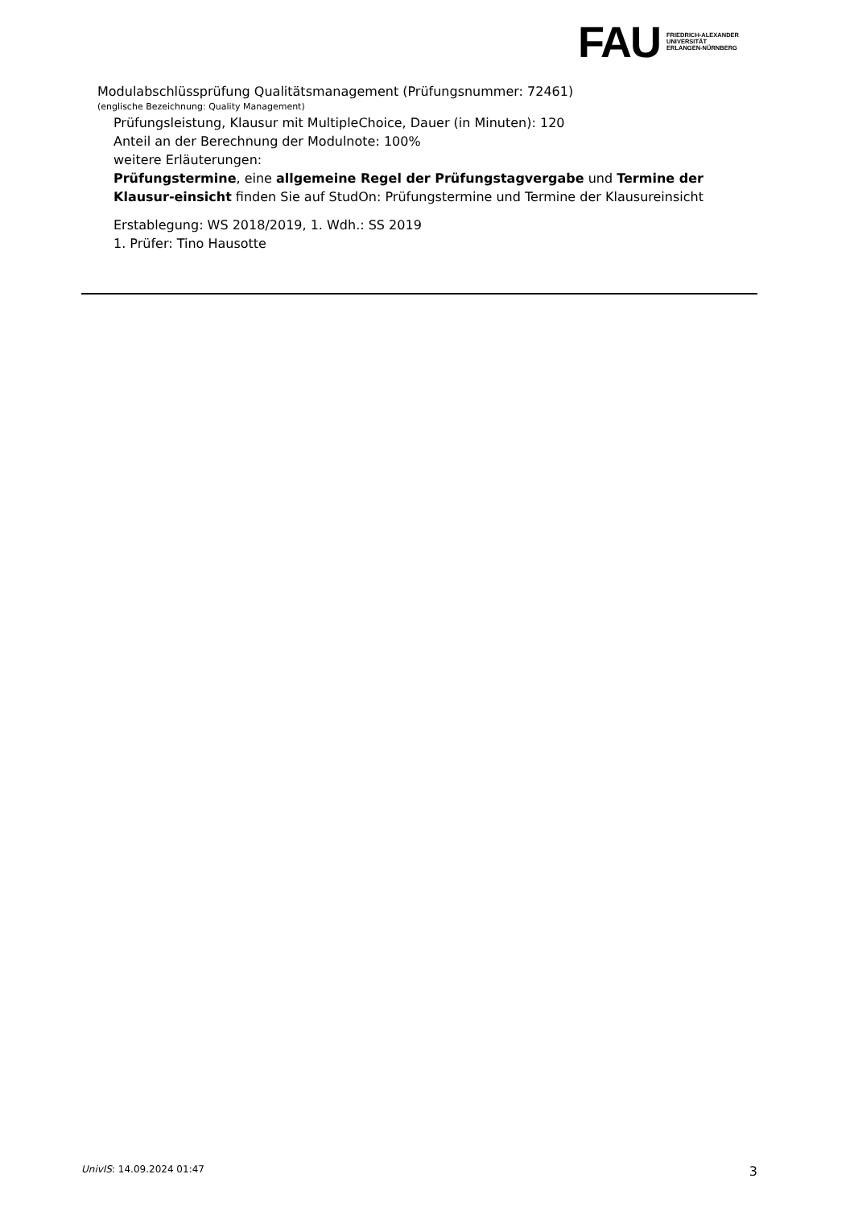FAU
FRIEDRICH-ALEXANDER
UNIVERSITÄT
ERLANGEN-NÜRNBERG
Modulabschlüssprüfung Qualitätsmanagement (Prüfungsnummer: 72461)
(englische Bezeichnung: Quality Management)
Prüfungsleistung, Klausur mit MultipleChoice, Dauer (in Minuten): 120
Anteil an der Berechnung der Modulnote: 100%
weitere Erläuterungen:
Prüfungstermine, eine allgemeine Regel der Prüfungstagvergabe und Termine der Klausur-einsicht finden Sie auf StudOn: Prüfungstermine und Termine der Klausureinsicht
Erstablegung: WS 2018/2019, 1. Wdh.: SS 2019
1. Prüfer: Tino Hausotte
UnivIS: 14.09.2024 01:47 3